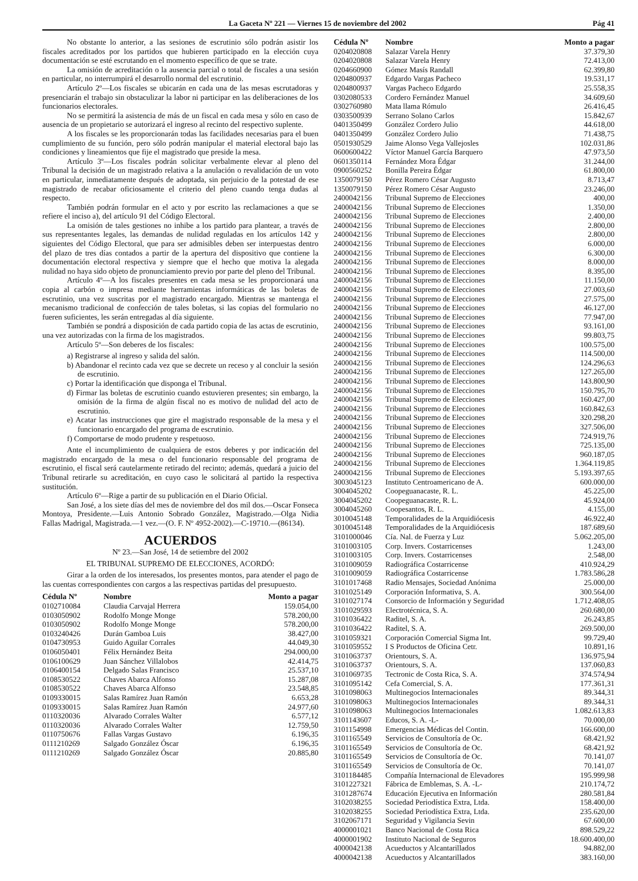La Gaceta Nº 221 — Viernes 15 de noviembre del 2002 Pág 41
No obstante lo anterior, a las sesiones de escrutinio sólo podrán asistir los fiscales acreditados por los partidos que hubieren participado en la elección cuya documentación se esté escrutando en el momento específico de que se trate.
La omisión de acreditación o la ausencia parcial o total de fiscales a una sesión en particular, no interrumpirá el desarrollo normal del escrutinio.
Artículo 2º—Los fiscales se ubicarán en cada una de las mesas escrutadoras y presenciarán el trabajo sin obstaculizar la labor ni participar en las deliberaciones de los funcionarios electorales.
No se permitirá la asistencia de más de un fiscal en cada mesa y sólo en caso de ausencia de un propietario se autorizará el ingreso al recinto del respectivo suplente.
A los fiscales se les proporcionarán todas las facilidades necesarias para el buen cumplimiento de su función, pero sólo podrán manipular el material electoral bajo las condiciones y lineamientos que fije el magistrado que preside la mesa.
Artículo 3º—Los fiscales podrán solicitar verbalmente elevar al pleno del Tribunal la decisión de un magistrado relativa a la anulación o revalidación de un voto en particular, inmediatamente después de adoptada, sin perjuicio de la potestad de ese magistrado de recabar oficiosamente el criterio del pleno cuando tenga dudas al respecto.
También podrán formular en el acto y por escrito las reclamaciones a que se refiere el inciso a), del artículo 91 del Código Electoral.
La omisión de tales gestiones no inhibe a los partido para plantear, a través de sus representantes legales, las demandas de nulidad reguladas en los artículos 142 y siguientes del Código Electoral, que para ser admisibles deben ser interpuestas dentro del plazo de tres días contados a partir de la apertura del dispositivo que contiene la documentación electoral respectiva y siempre que el hecho que motiva la alegada nulidad no haya sido objeto de pronunciamiento previo por parte del pleno del Tribunal.
Artículo 4º—A los fiscales presentes en cada mesa se les proporcionará una copia al carbón o impresa mediante herramientas informáticas de las boletas de escrutinio, una vez suscritas por el magistrado encargado. Mientras se mantenga el mecanismo tradicional de confección de tales boletas, si las copias del formulario no fueren suficientes, les serán entregadas al día siguiente.
También se pondrá a disposición de cada partido copia de las actas de escrutinio, una vez autorizadas con la firma de los magistrados.
Artículo 5º—Son deberes de los fiscales:
a) Registrarse al ingreso y salida del salón.
b) Abandonar el recinto cada vez que se decrete un receso y al concluir la sesión de escrutinio.
c) Portar la identificación que disponga el Tribunal.
d) Firmar las boletas de escrutinio cuando estuvieren presentes; sin embargo, la omisión de la firma de algún fiscal no es motivo de nulidad del acto de escrutinio.
e) Acatar las instrucciones que gire el magistrado responsable de la mesa y el funcionario encargado del programa de escrutinio.
f) Comportarse de modo prudente y respetuoso.
Ante el incumplimiento de cualquiera de estos deberes y por indicación del magistrado encargado de la mesa o del funcionario responsable del programa de escrutinio, el fiscal será cautelarmente retirado del recinto; además, quedará a juicio del Tribunal retirarle su acreditación, en cuyo caso le solicitará al partido la respectiva sustitución.
Artículo 6º—Rige a partir de su publicación en el Diario Oficial.
San José, a los siete días del mes de noviembre del dos mil dos.—Oscar Fonseca Montoya, Presidente.—Luis Antonio Sobrado González, Magistrado.—Olga Nidia Fallas Madrigal, Magistrada.—1 vez.—(O. F. Nº 4952-2002).—C-19710.—(86134).
ACUERDOS
Nº 23.—San José, 14 de setiembre del 2002
EL TRIBUNAL SUPREMO DE ELECCIONES, ACORDÓ:
Girar a la orden de los interesados, los presentes montos, para atender el pago de las cuentas correspondientes con cargos a las respectivas partidas del presupuesto.
| Cédula Nº | Nombre | Monto a pagar |
| --- | --- | --- |
| 0102710084 | Claudia Carvajal Herrera | 159.054,00 |
| 0103050902 | Rodolfo Monge Monge | 578.200,00 |
| 0103050902 | Rodolfo Monge Monge | 578.200,00 |
| 0103240426 | Durán Gamboa Luis | 38.427,00 |
| 0104730953 | Guido Aguilar Corrales | 44.049,30 |
| 0106050401 | Félix Hernández Beita | 294.000,00 |
| 0106100629 | Juan Sánchez Villalobos | 42.414,75 |
| 0106400154 | Delgado Salas Francisco | 25.537,10 |
| 0108530522 | Chaves Abarca Alfonso | 15.287,08 |
| 0108530522 | Chaves Abarca Alfonso | 23.548,85 |
| 0109330015 | Salas Ramírez Juan Ramón | 6.653,28 |
| 0109330015 | Salas Ramírez Juan Ramón | 24.977,60 |
| 0110320036 | Alvarado Corrales Walter | 6.577,12 |
| 0110320036 | Alvarado Corrales Walter | 12.759,50 |
| 0110750676 | Fallas Vargas Gustavo | 6.196,35 |
| 0111210269 | Salgado González Óscar | 6.196,35 |
| 0111210269 | Salgado González Óscar | 20.885,80 |
| Cédula Nº | Nombre | Monto a pagar |
| --- | --- | --- |
| 0204020808 | Salazar Varela Henry | 37.379,30 |
| 0204020808 | Salazar Varela Henry | 72.413,00 |
| 0204660900 | Gómez Masís Randall | 62.399,80 |
| 0204800937 | Edgardo Vargas Pacheco | 19.531,17 |
| 0204800937 | Vargas Pacheco Edgardo | 25.558,35 |
| 0302080533 | Cordero Fernández Manuel | 34.609,60 |
| 0302760980 | Mata llama Rómulo | 26.416,45 |
| 0303500939 | Serrano Solano Carlos | 15.842,67 |
| 0401350499 | González Cordero Julio | 44.618,00 |
| 0401350499 | González Cordero Julio | 71.438,75 |
| 0501930529 | Jaime Alonso Vega Vallejosles | 102.031,86 |
| 0600600422 | Víctor Manuel García Barquero | 47.973,50 |
| 0601350114 | Fernández Mora Édgar | 31.244,00 |
| 0900560252 | Bonilla Pereira Édgar | 61.800,00 |
| 1350079150 | Pérez Romero César Augusto | 8.713,47 |
| 1350079150 | Pérez Romero César Augusto | 23.246,00 |
| 2400042156 | Tribunal Supremo de Elecciones | 400,00 |
| 2400042156 | Tribunal Supremo de Elecciones | 1.350,00 |
| 2400042156 | Tribunal Supremo de Elecciones | 2.400,00 |
| 2400042156 | Tribunal Supremo de Elecciones | 2.800,00 |
| 2400042156 | Tribunal Supremo de Elecciones | 2.800,00 |
| 2400042156 | Tribunal Supremo de Elecciones | 6.000,00 |
| 2400042156 | Tribunal Supremo de Elecciones | 6.300,00 |
| 2400042156 | Tribunal Supremo de Elecciones | 8.000,00 |
| 2400042156 | Tribunal Supremo de Elecciones | 8.395,00 |
| 2400042156 | Tribunal Supremo de Elecciones | 11.150,00 |
| 2400042156 | Tribunal Supremo de Elecciones | 27.003,60 |
| 2400042156 | Tribunal Supremo de Elecciones | 27.575,00 |
| 2400042156 | Tribunal Supremo de Elecciones | 46.127,00 |
| 2400042156 | Tribunal Supremo de Elecciones | 77.947,00 |
| 2400042156 | Tribunal Supremo de Elecciones | 93.161,00 |
| 2400042156 | Tribunal Supremo de Elecciones | 99.803,75 |
| 2400042156 | Tribunal Supremo de Elecciones | 100.575,00 |
| 2400042156 | Tribunal Supremo de Elecciones | 114.500,00 |
| 2400042156 | Tribunal Supremo de Elecciones | 124.296,63 |
| 2400042156 | Tribunal Supremo de Elecciones | 127.265,00 |
| 2400042156 | Tribunal Supremo de Elecciones | 143.800,90 |
| 2400042156 | Tribunal Supremo de Elecciones | 150.795,70 |
| 2400042156 | Tribunal Supremo de Elecciones | 160.427,00 |
| 2400042156 | Tribunal Supremo de Elecciones | 160.842,63 |
| 2400042156 | Tribunal Supremo de Elecciones | 320.298,20 |
| 2400042156 | Tribunal Supremo de Elecciones | 327.506,00 |
| 2400042156 | Tribunal Supremo de Elecciones | 724.919,76 |
| 2400042156 | Tribunal Supremo de Elecciones | 725.135,00 |
| 2400042156 | Tribunal Supremo de Elecciones | 960.187,05 |
| 2400042156 | Tribunal Supremo de Elecciones | 1.364.119,85 |
| 2400042156 | Tribunal Supremo de Elecciones | 5.193.397,65 |
| 3003045123 | Instituto Centroamericano de A. | 600.000,00 |
| 3004045202 | Coopeguanacaste, R. L. | 45.225,00 |
| 3004045202 | Coopeguanacaste, R. L. | 45.924,00 |
| 3004045260 | Coopesantos, R. L. | 4.155,00 |
| 3010045148 | Temporalidades de la Arquidiócesis | 46.922,40 |
| 3010045148 | Temporalidades de la Arquidiócesis | 187.689,60 |
| 3101000046 | Cía. Nal. de Fuerza y Luz | 5.062.205,00 |
| 3101003105 | Corp. Invers. Costarricenses | 1.243,00 |
| 3101003105 | Corp. Invers. Costarricenses | 2.548,00 |
| 3101009059 | Radiográfica Costarricense | 410.924,29 |
| 3101009059 | Radiográfica Costarricense | 1.783.586,28 |
| 3101017468 | Radio Mensajes, Sociedad Anónima | 25.000,00 |
| 3101025149 | Corporación Informativa, S. A. | 300.564,00 |
| 3101027174 | Consorcio de Información y Seguridad | 1.712.408,05 |
| 3101029593 | Electrotécnica, S. A. | 260.680,00 |
| 3101036422 | Raditel, S. A. | 26.243,85 |
| 3101036422 | Raditel, S. A. | 269.500,00 |
| 3101059321 | Corporación Comercial Sigma Int. | 99.729,40 |
| 3101059552 | I S Productos de Oficina Cetr. | 10.891,16 |
| 3101063737 | Orientours, S. A. | 136.975,94 |
| 3101063737 | Orientours, S. A. | 137.060,83 |
| 3101069735 | Tectronic de Costa Rica, S. A. | 374.574,94 |
| 3101095142 | Cefa Comercial, S. A. | 177.361,31 |
| 3101098063 | Multinegocios Internacionales | 89.344,31 |
| 3101098063 | Multinegocios Internacionales | 89.344,31 |
| 3101098063 | Multinegocios Internacionales | 1.082.613,83 |
| 3101143607 | Educos, S. A. -L- | 70.000,00 |
| 3101154998 | Emergencias Médicas del Contin. | 166.600,00 |
| 3101165549 | Servicios de Consultoría de Oc. | 68.421,92 |
| 3101165549 | Servicios de Consultoría de Oc. | 68.421,92 |
| 3101165549 | Servicios de Consultoría de Oc. | 70.141,07 |
| 3101165549 | Servicios de Consultoría de Oc. | 70.141,07 |
| 3101184485 | Compañía Internacional de Elevadores | 195.999,98 |
| 3101227321 | Fábrica de Emblemas, S. A. -L- | 210.174,72 |
| 3101287674 | Educación Ejecutiva en Información | 280.581,84 |
| 3102038255 | Sociedad Periodística Extra, Ltda. | 158.400,00 |
| 3102038255 | Sociedad Periodística Extra, Ltda. | 235.620,00 |
| 3102067171 | Seguridad y Vigilancia Sevin | 67.600,00 |
| 4000001021 | Banco Nacional de Costa Rica | 898.529,22 |
| 4000001902 | Instituto Nacional de Seguros | 18.600.400,00 |
| 4000042138 | Acueductos y Alcantarillados | 94.882,00 |
| 4000042138 | Acueductos y Alcantarillados | 383.160,00 |